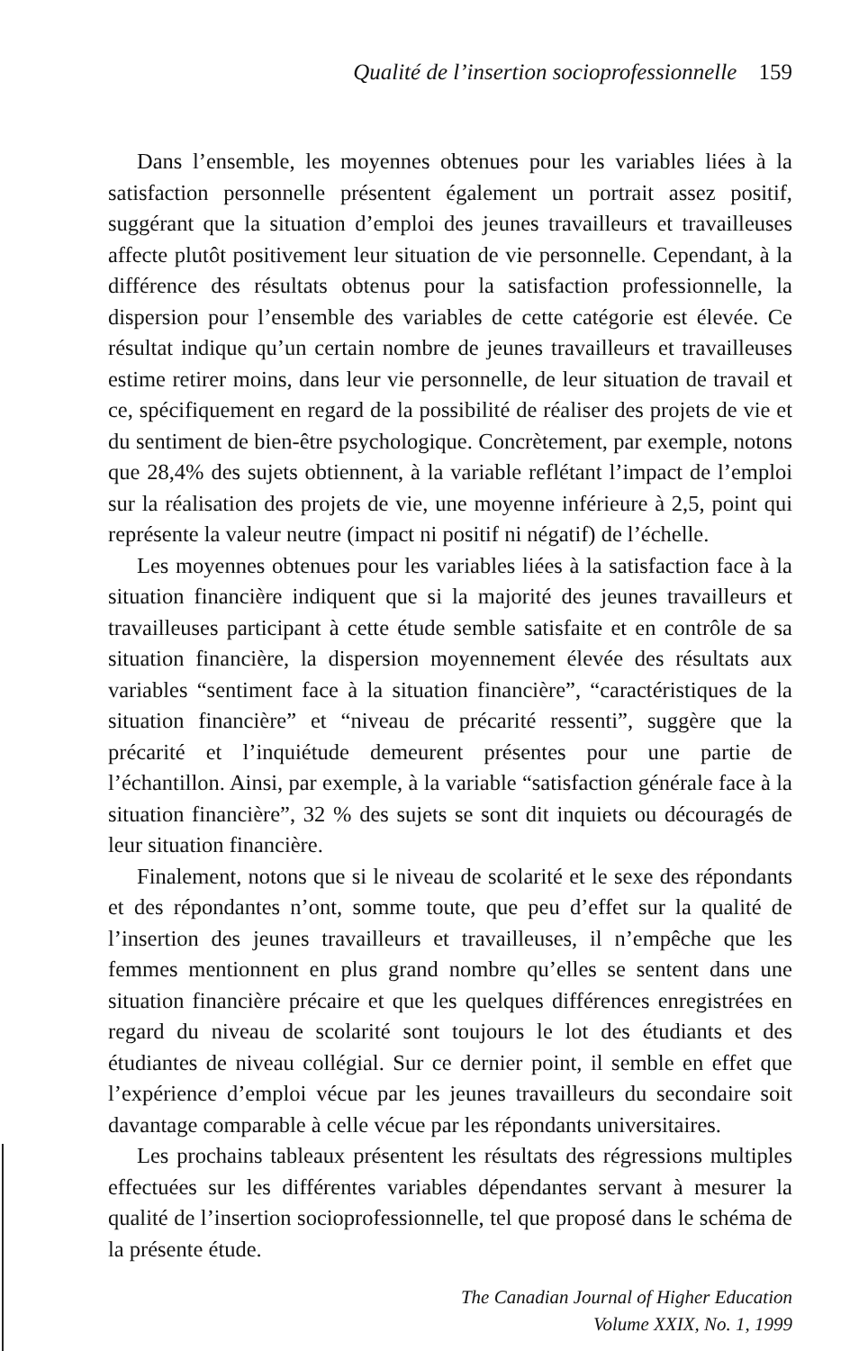Qualité de l’insertion socioprofessionnelle 159
Dans l’ensemble, les moyennes obtenues pour les variables liées à la satisfaction personnelle présentent également un portrait assez positif, suggérant que la situation d’emploi des jeunes travailleurs et travailleuses affecte plutôt positivement leur situation de vie personnelle. Cependant, à la différence des résultats obtenus pour la satisfaction professionnelle, la dispersion pour l’ensemble des variables de cette catégorie est élevée. Ce résultat indique qu’un certain nombre de jeunes travailleurs et travailleuses estime retirer moins, dans leur vie personnelle, de leur situation de travail et ce, spécifiquement en regard de la possibilité de réaliser des projets de vie et du sentiment de bien-être psychologique. Concrètement, par exemple, notons que 28,4% des sujets obtiennent, à la variable reflétant l’impact de l’emploi sur la réalisation des projets de vie, une moyenne inférieure à 2,5, point qui représente la valeur neutre (impact ni positif ni négatif) de l’échelle.
Les moyennes obtenues pour les variables liées à la satisfaction face à la situation financière indiquent que si la majorité des jeunes travailleurs et travailleuses participant à cette étude semble satisfaite et en contrôle de sa situation financière, la dispersion moyennement élevée des résultats aux variables “sentiment face à la situation financière”, “caractéristiques de la situation financière” et “niveau de précarité ressenti”, suggère que la précarité et l’inquiétude demeurent présentes pour une partie de l’échantillon. Ainsi, par exemple, à la variable “satisfaction générale face à la situation financière”, 32 % des sujets se sont dit inquiets ou découragés de leur situation financière.
Finalement, notons que si le niveau de scolarité et le sexe des répondants et des répondantes n’ont, somme toute, que peu d’effet sur la qualité de l’insertion des jeunes travailleurs et travailleuses, il n’empêche que les femmes mentionnent en plus grand nombre qu’elles se sentent dans une situation financière précaire et que les quelques différences enregistrées en regard du niveau de scolarité sont toujours le lot des étudiants et des étudiantes de niveau collégial. Sur ce dernier point, il semble en effet que l’expérience d’emploi vécue par les jeunes travailleurs du secondaire soit davantage comparable à celle vécue par les répondants universitaires.
Les prochains tableaux présentent les résultats des régressions multiples effectuées sur les différentes variables dépendantes servant à mesurer la qualité de l’insertion socioprofessionnelle, tel que proposé dans le schéma de la présente étude.
The Canadian Journal of Higher Education
Volume XXIX, No. 1, 1999